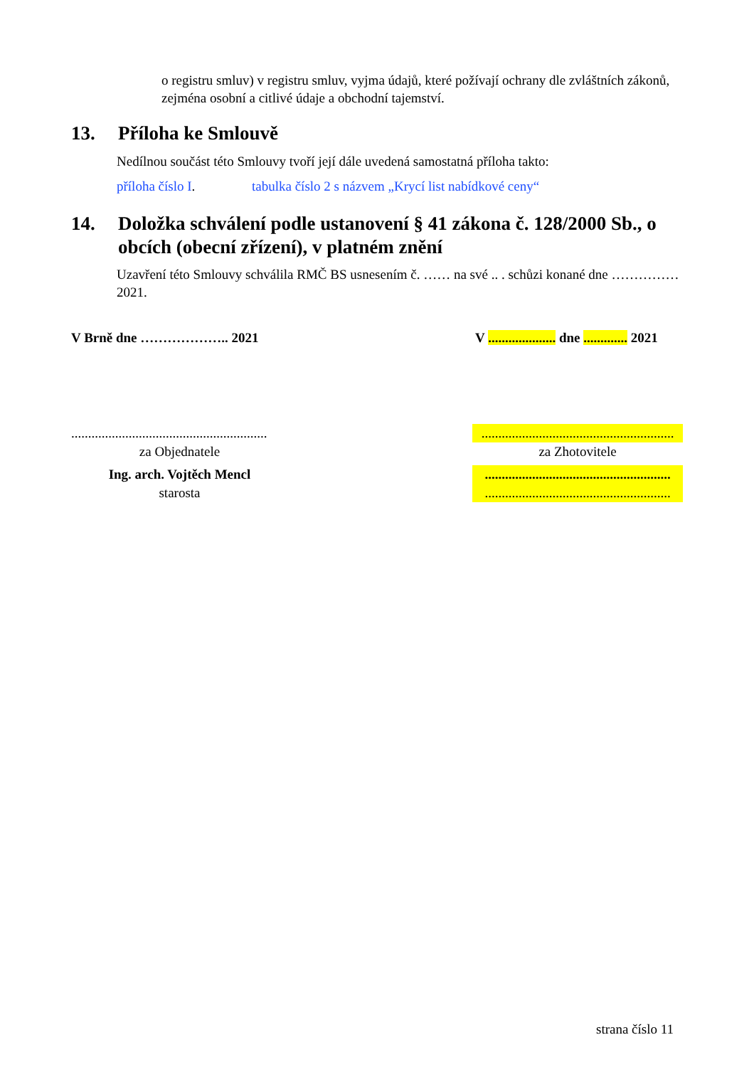o registru smluv) v registru smluv, vyjma údajů, které požívají ochrany dle zvláštních zákonů, zejména osobní a citlivé údaje a obchodní tajemství.
13. Příloha ke Smlouvě
Nedílnou součást této Smlouvy tvoří její dále uvedená samostatná příloha takto:
příloha číslo I. tabulka číslo 2 s názvem „Krycí list nabídkové ceny“
14. Doložka schválení podle ustanovení § 41 zákona č. 128/2000 Sb., o obcích (obecní zřízení), v platném znění
Uzavření této Smlouvy schválila RMČ BS usnesením č. …… na své .. . schůzi konané dne …………… 2021.
V Brně dne ……………….. 2021
V .................... dne ............. 2021
..........................................................
za Objednatele
Ing. arch. Vojtěch Mencl
starosta
.........................................................
za Zhotovitele
.......................................................
.......................................................
strana číslo 11